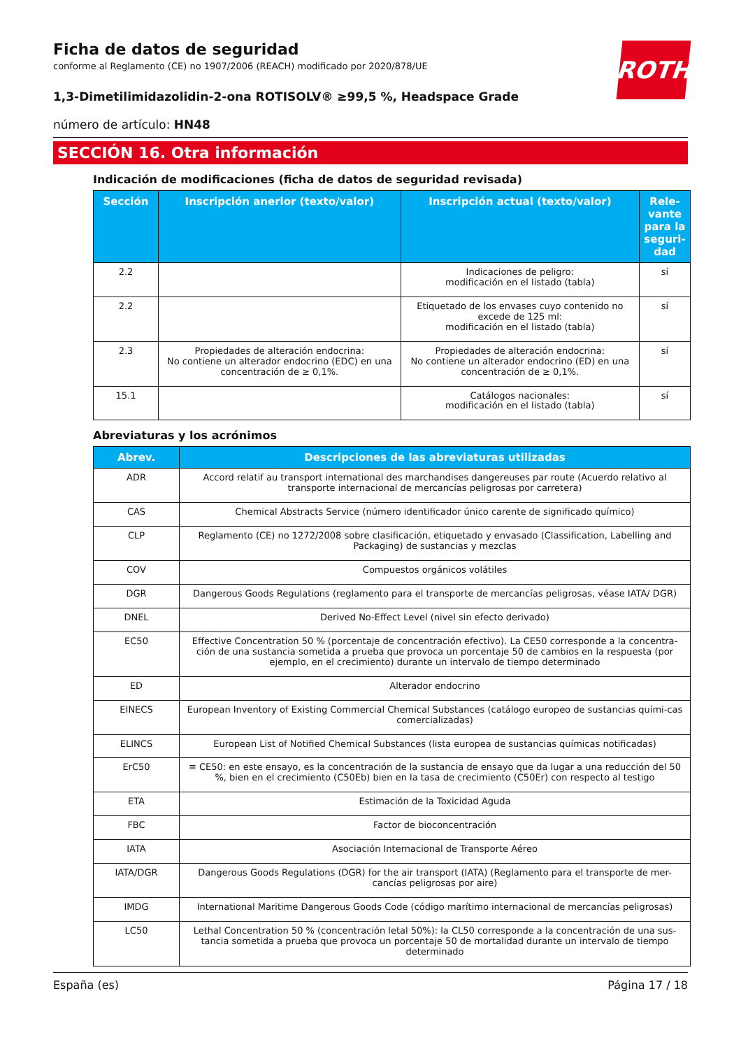ROTH
Ficha de datos de seguridad
conforme al Reglamento (CE) no 1907/2006 (REACH) modificado por 2020/878/UE
1,3-Dimetilimidazolidin-2-ona ROTISOLV® ≥99,5 %, Headspace Grade
número de artículo: HN48
SECCIÓN 16. Otra información
Indicación de modificaciones (ficha de datos de seguridad revisada)
| Sección | Inscripción anerior (texto/valor) | Inscripción actual (texto/valor) | Rele-vante para la seguri-dad |
| --- | --- | --- | --- |
| 2.2 | | Indicaciones de peligro: modificación en el listado (tabla) | sí |
| 2.2 | | Etiquetado de los envases cuyo contenido no excede de 125 ml: modificación en el listado (tabla) | sí |
| 2.3 | Propiedades de alteración endocrina: No contiene un alterador endocrino (EDC) en una concentración de ≥ 0,1%. | Propiedades de alteración endocrina: No contiene un alterador endocrino (ED) en una concentración de ≥ 0,1%. | sí |
| 15.1 | | Catálogos nacionales: modificación en el listado (tabla) | sí |
Abreviaturas y los acrónimos
| Abrev. | Descripciones de las abreviaturas utilizadas |
| --- | --- |
| ADR | Accord relatif au transport international des marchandises dangereuses par route (Acuerdo relativo al transporte internacional de mercancías peligrosas por carretera) |
| CAS | Chemical Abstracts Service (número identificador único carente de significado químico) |
| CLP | Reglamento (CE) no 1272/2008 sobre clasificación, etiquetado y envasado (Classification, Labelling and Packaging) de sustancias y mezclas |
| COV | Compuestos orgánicos volátiles |
| DGR | Dangerous Goods Regulations (reglamento para el transporte de mercancías peligrosas, véase IATA/ DGR) |
| DNEL | Derived No-Effect Level (nivel sin efecto derivado) |
| EC50 | Effective Concentration 50 % (porcentaje de concentración efectivo). La CE50 corresponde a la concentra-ción de una sustancia sometida a prueba que provoca un porcentaje 50 de cambios en la respuesta (por ejemplo, en el crecimiento) durante un intervalo de tiempo determinado |
| ED | Alterador endocrino |
| EINECS | European Inventory of Existing Commercial Chemical Substances (catálogo europeo de sustancias quími-cas comercializadas) |
| ELINCS | European List of Notified Chemical Substances (lista europea de sustancias químicas notificadas) |
| ErC50 | ≡ CE50: en este ensayo, es la concentración de la sustancia de ensayo que da lugar a una reducción del 50 %, bien en el crecimiento (C50Eb) bien en la tasa de crecimiento (C50Er) con respecto al testigo |
| ETA | Estimación de la Toxicidad Aguda |
| FBC | Factor de bioconcentración |
| IATA | Asociación Internacional de Transporte Aéreo |
| IATA/DGR | Dangerous Goods Regulations (DGR) for the air transport (IATA) (Reglamento para el transporte de mer-cancías peligrosas por aire) |
| IMDG | International Maritime Dangerous Goods Code (código marítimo internacional de mercancías peligrosas) |
| LC50 | Lethal Concentration 50 % (concentración letal 50%): la CL50 corresponde a la concentración de una sus-tancia sometida a prueba que provoca un porcentaje 50 de mortalidad durante un intervalo de tiempo determinado |
España (es) Página 17 / 18